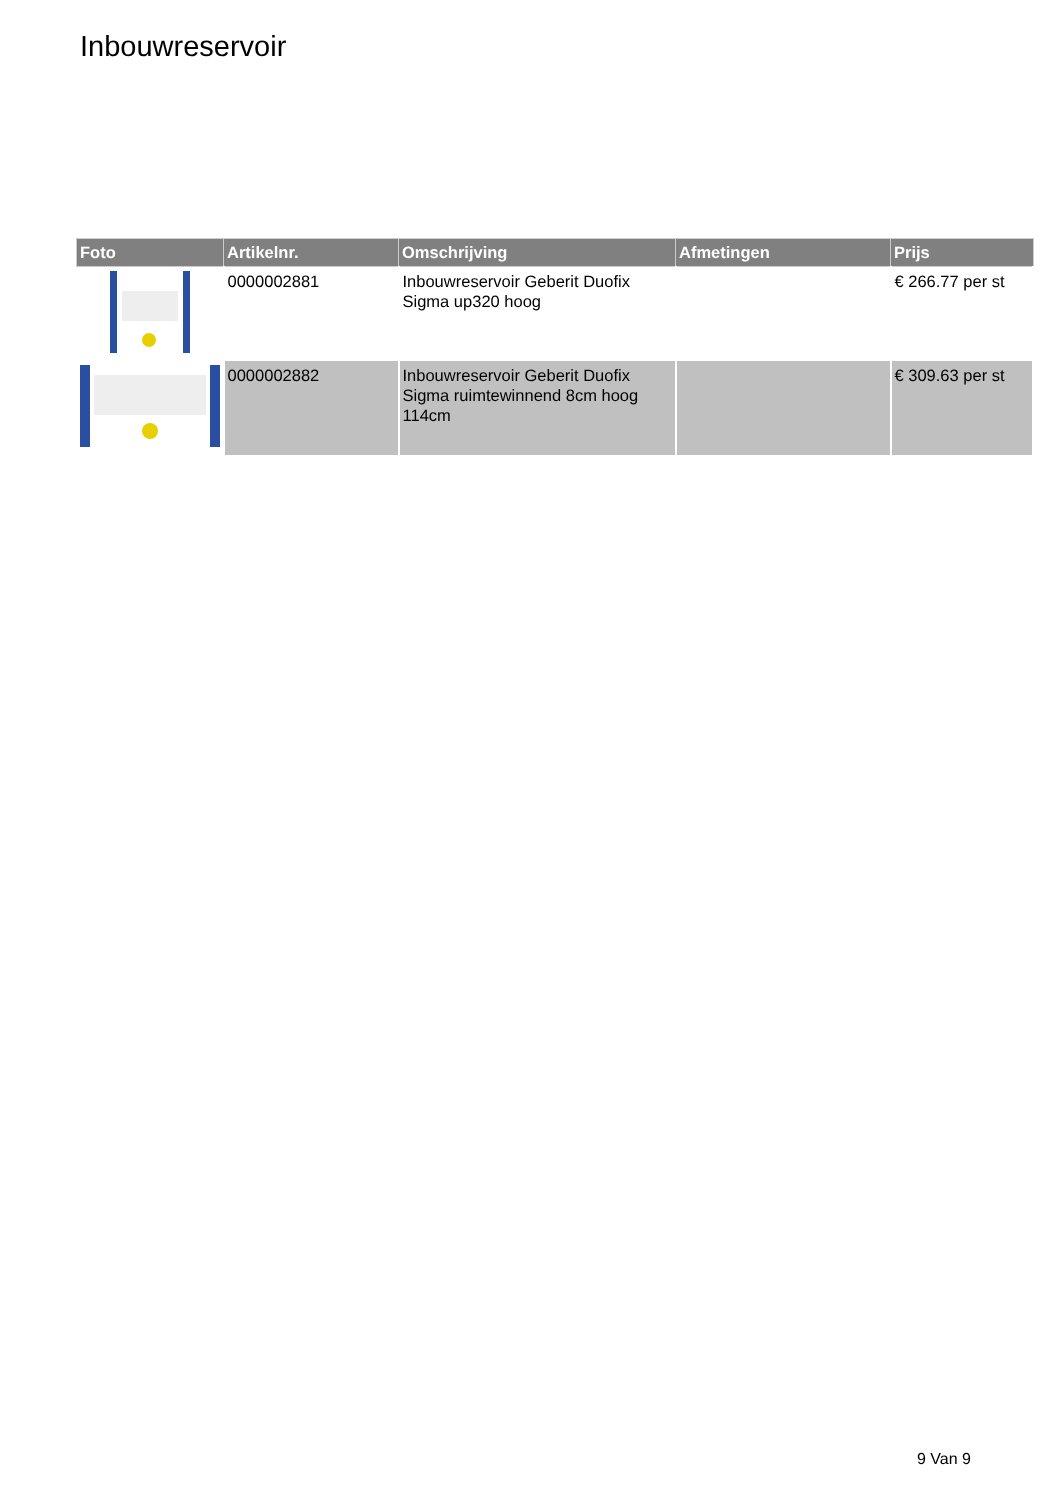Inbouwreservoir
| Foto | Artikelnr. | Omschrijving | Afmetingen | Prijs |
| --- | --- | --- | --- | --- |
| | 0000002881 | Inbouwreservoir Geberit Duofix Sigma up320 hoog | | € 266.77 per st |
| | 0000002882 | Inbouwreservoir Geberit Duofix Sigma ruimtewinnend 8cm hoog 114cm | | € 309.63 per st |
9 Van 9